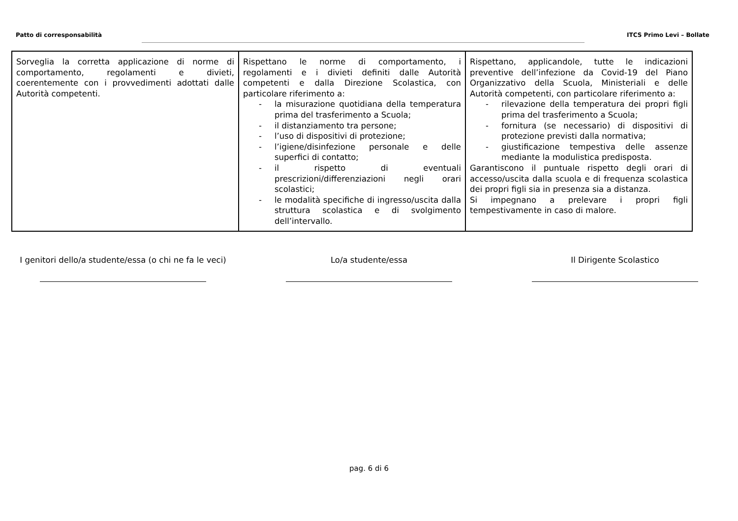Patto di corresponsabilità ITCS Primo Levi – Bollate
| Sorveglia la corretta applicazione di norme di comportamento, regolamenti e divieti, coerentemente con i provvedimenti adottati dalle Autorità competenti. | Rispettano le norme di comportamento, i regolamenti e i divieti definiti dalle Autorità competenti e dalla Direzione Scolastica, con particolare riferimento a: - la misurazione quotidiana della temperatura prima del trasferimento a Scuola; - il distanziamento tra persone; - l’uso di dispositivi di protezione; - l’igiene/disinfezione personale e delle superfici di contatto; - il rispetto di eventuali prescrizioni/differenziazioni negli orari scolastici; - le modalità specifiche di ingresso/uscita dalla struttura scolastica e di svolgimento dell’intervallo. | Rispettano, applicandole, tutte le indicazioni preventive dell’infezione da Covid-19 del Piano Organizzativo della Scuola, Ministeriali e delle Autorità competenti, con particolare riferimento a: - rilevazione della temperatura dei propri figli prima del trasferimento a Scuola; - fornitura (se necessario) di dispositivi di protezione previsti dalla normativa; - giustificazione tempestiva delle assenze mediante la modulistica predisposta. Garantiscono il puntuale rispetto degli orari di accesso/uscita dalla scuola e di frequenza scolastica dei propri figli sia in presenza sia a distanza. Si impegnano a prelevare i propri figli tempestivamente in caso di malore. |
I genitori dello/a studente/essa (o chi ne fa le veci)
Lo/a studente/essa Il Dirigente Scolastico
pag. 6 di 6